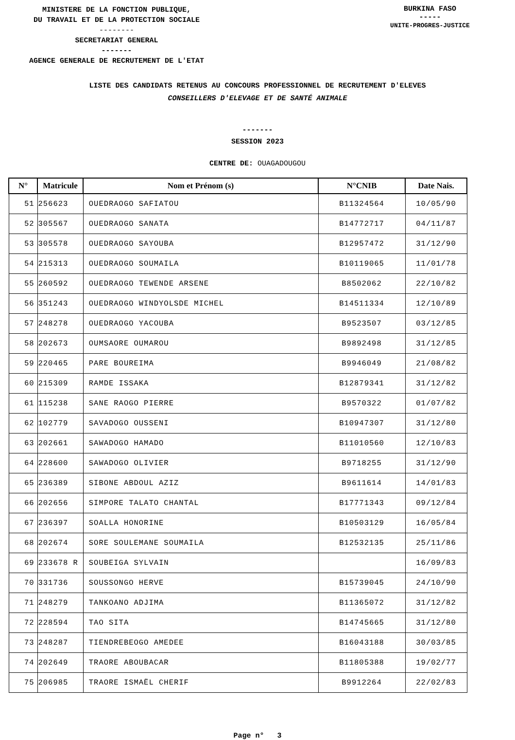MINISTERE DE LA FONCTION PUBLIQUE,
DU TRAVAIL ET DE LA PROTECTION SOCIALE
--------
SECRETARIAT GENERAL
-------
AGENCE GENERALE DE RECRUTEMENT DE L'ETAT
BURKINA FASO
-----
UNITE-PROGRES-JUSTICE
LISTE DES CANDIDATS RETENUS AU CONCOURS PROFESSIONNEL DE RECRUTEMENT D'ELEVES
CONSEILLERS D'ELEVAGE ET DE SANTÉ ANIMALE
-------
SESSION 2023
CENTRE DE: OUAGADOUGOU
| N° | Matricule | Nom et Prénom (s) | N°CNIB | Date Nais. |
| --- | --- | --- | --- | --- |
| 51 | 256623 | OUEDRAOGO SAFIATOU | B11324564 | 10/05/90 |
| 52 | 305567 | OUEDRAOGO SANATA | B14772717 | 04/11/87 |
| 53 | 305578 | OUEDRAOGO SAYOUBA | B12957472 | 31/12/90 |
| 54 | 215313 | OUEDRAOGO SOUMAILA | B10119065 | 11/01/78 |
| 55 | 260592 | OUEDRAOGO TEWENDE ARSENE | B8502062 | 22/10/82 |
| 56 | 351243 | OUEDRAOGO WINDYOLSDE MICHEL | B14511334 | 12/10/89 |
| 57 | 248278 | OUEDRAOGO YACOUBA | B9523507 | 03/12/85 |
| 58 | 202673 | OUMSAORE OUMAROU | B9892498 | 31/12/85 |
| 59 | 220465 | PARE BOUREIMA | B9946049 | 21/08/82 |
| 60 | 215309 | RAMDE ISSAKA | B12879341 | 31/12/82 |
| 61 | 115238 | SANE RAOGO PIERRE | B9570322 | 01/07/82 |
| 62 | 102779 | SAVADOGO OUSSENI | B10947307 | 31/12/80 |
| 63 | 202661 | SAWADOGO HAMADO | B11010560 | 12/10/83 |
| 64 | 228600 | SAWADOGO OLIVIER | B9718255 | 31/12/90 |
| 65 | 236389 | SIBONE ABDOUL AZIZ | B9611614 | 14/01/83 |
| 66 | 202656 | SIMPORE TALATO CHANTAL | B17771343 | 09/12/84 |
| 67 | 236397 | SOALLA HONORINE | B10503129 | 16/05/84 |
| 68 | 202674 | SORE SOULEMANE SOUMAILA | B12532135 | 25/11/86 |
| 69 | 233678 R | SOUBEIGA SYLVAIN | | 16/09/83 |
| 70 | 331736 | SOUSSONGO HERVE | B15739045 | 24/10/90 |
| 71 | 248279 | TANKOANO ADJIMA | B11365072 | 31/12/82 |
| 72 | 228594 | TAO SITA | B14745665 | 31/12/80 |
| 73 | 248287 | TIENDREBEOGO AMEDEE | B16043188 | 30/03/85 |
| 74 | 202649 | TRAORE ABOUBACAR | B11805388 | 19/02/77 |
| 75 | 206985 | TRAORE ISMAËL CHERIF | B9912264 | 22/02/83 |
Page n° 3